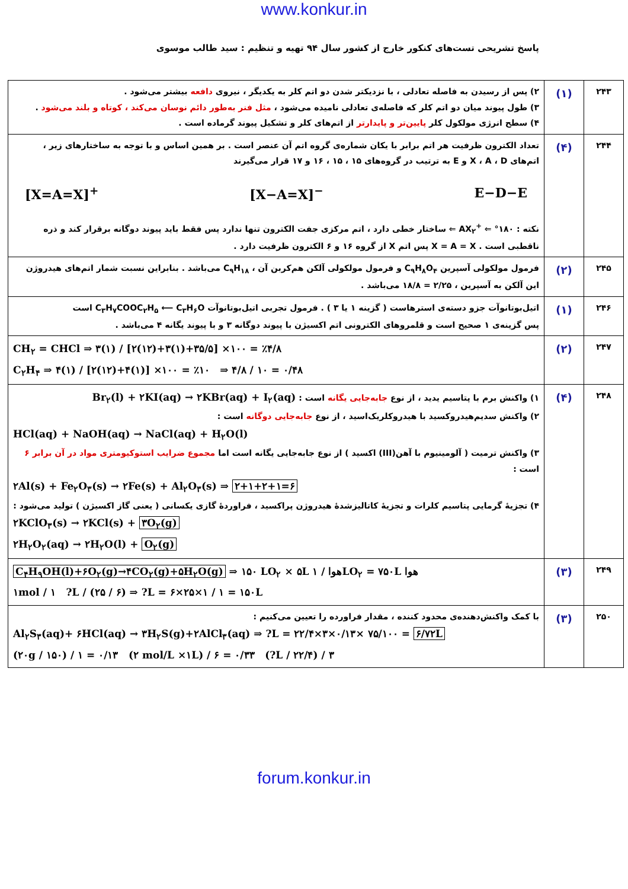www.konkur.in
پاسخ تشریحی تست‌های کنکور خارج از کشور سال ۹۴ تهیه و تنظیم : سید طالب موسوی
| ۲۴۳ | (۱) | ۲) پس از رسیدن به فاصله تعادلی ، با نزدیکتر شدن دو اتم کلر به یکدیگر ، نیروی دافعه بیشتر می‌شود . ۳) طول پیوند میان دو اتم کلر که فاصله‌ی تعادلی نامیده می‌شود ، مثل فنر به‌طور دائم نوسان می‌کند ، کوتاه و بلند می‌شود . ۴) سطح انرژی مولکول کلر پایین‌تر و پایدارتر از اتم‌های کلر و تشکیل پیوند گرماده است . |
| ۲۴۴ | (۴) | تعداد الکترون ظرفیت هر اتم برابر با یکان شماره‌ی گروه اتم آن عنصر است . بر همین اساس و با توجه به ساختارهای زیر ، اتم‌های X ، A ، D و E به ترتیب در گروه‌های ۱۵ ، ۱۵ ، ۱۶ و ۱۷ قرار می‌گیرند [X=A=X]<sup>+</sup> [X−A=X]<sup>−</sup> E−D−E نکته : AX<sub>۲</sub><sup>+</sup> ⇐ °۱۸۰ ⇐ ساختار خطی دارد ، اتم مرکزی جفت الکترون تنها ندارد پس فقط باید پیوند دوگانه برقرار کند و ذره ناقطبی است . X = A = X پس اتم X از گروه ۱۶ و ۶ الکترون ظرفیت دارد . |
| ۲۴۵ | (۲) | فرمول مولکولی آسپرین C<sub>۹</sub>H<sub>۸</sub>O<sub>۴</sub> و فرمول مولکولی آلکن هم‌کربن آن ، C<sub>۹</sub>H<sub>۱۸</sub> می‌باشد . بنابراین نسبت شمار اتم‌های هیدروژن این آلکن به آسپرین ، ۲/۲۵ = ۱۸/۸ می‌باشد . |
| ۲۴۶ | (۱) | اتیل‌بوتانوآت جزو دسته‌ی استرهاست ( گزینه ۱ یا ۳ ) . فرمول تجربی اتیل‌بوتانوآت C<sub>۳</sub>H<sub>۷</sub>COOC<sub>۲</sub>H<sub>۵</sub> ⟵ C<sub>۳</sub>H<sub>۶</sub>O است پس گزینه‌ی ۱ صحیح است و قلمروهای الکترونی اتم اکسیژن با پیوند دوگانه ۳ و با پیوند یگانه ۴ می‌باشد . |
| ۲۴۷ | (۲) | CH<sub>۲</sub> = CHCl ⇒ ۳(۱) / [۲(۱۲)+۳(۱)+۳۵/۵] ×۱۰۰ = ٪۴/۸ C<sub>۲</sub>H<sub>۴</sub> ⇒ ۴(۱) / [۲(۱۲)+۴(۱)] ×۱۰۰ = ٪۱۰ ⇒ ۴/۸ / ۱۰ = ۰/۴۸ |
| ۲۴۸ | (۴) | ۱) واکنش برم با پتاسیم یدید ، از نوع جابه‌جایی یگانه است : Br<sub>۲</sub>(l) + ۲KI(aq) → ۲KBr(aq) + I<sub>۲</sub>(aq) ۲) واکنش سدیم‌هیدروکسید با هیدروکلریک‌اسید ، از نوع جابه‌جایی دوگانه است : HCl(aq) + NaOH(aq) → NaCl(aq) + H<sub>۲</sub>O(l) ۳) واکنش ترمیت ( آلومینیوم با آهن(III) اکسید ) از نوع جابه‌جایی یگانه است اما مجموع ضرایب استوکیومتری مواد در آن برابر ۶ است : ۲Al(s) + Fe<sub>۲</sub>O<sub>۳</sub>(s) → ۲Fe(s) + Al<sub>۲</sub>O<sub>۳</sub>(s) ⇒ ۲+۱+۲+۱=۶ ۴) تجزیهٔ گرمایی پتاسیم کلرات و تجزیهٔ کاتالیزشدهٔ هیدروژن پراکسید ، فراوردهٔ گازی یکسانی ( یعنی گاز اکسیژن ) تولید می‌شود : ۲KClO<sub>۳</sub>(s) → ۲KCl(s) + ۳O<sub>۲</sub>(g) ۲H<sub>۲</sub>O<sub>۲</sub>(aq) → ۲H<sub>۲</sub>O(l) + O<sub>۲</sub>(g) |
| ۲۴۹ | (۳) | C<sub>۴</sub>H<sub>۹</sub>OH(l)+۶O<sub>۲</sub>(g)→۴CO<sub>۲</sub>(g)+۵H<sub>۲</sub>O(g) ⇒ ۱۵۰ LO<sub>۲</sub> × ۵L هوا / ۱LO<sub>۲</sub> = ۷۵۰L هوا ۱mol / ۱ ?L / (۲۵ / ۶) ⇒ ?L = ۶×۲۵×۱ / ۱ = ۱۵۰L |
| ۲۵۰ | (۳) | با کمک واکنش‌دهنده‌ی محدود کننده ، مقدار فراورده را تعیین می‌کنیم : Al<sub>۲</sub>S<sub>۳</sub>(aq)+ ۶HCl(aq) → ۳H<sub>۲</sub>S(g)+۲AlCl<sub>۳</sub>(aq) ⇒ ?L = ۲۲/۴×۳×۰/۱۳× ۷۵/۱۰۰ = ۶/۷۲L (۲۰g / ۱۵۰) / ۱ = ۰/۱۳ (۲ mol/L ×۱L) / ۶ = ۰/۳۳ (?L / ۲۲/۴) / ۳ |
forum.konkur.in